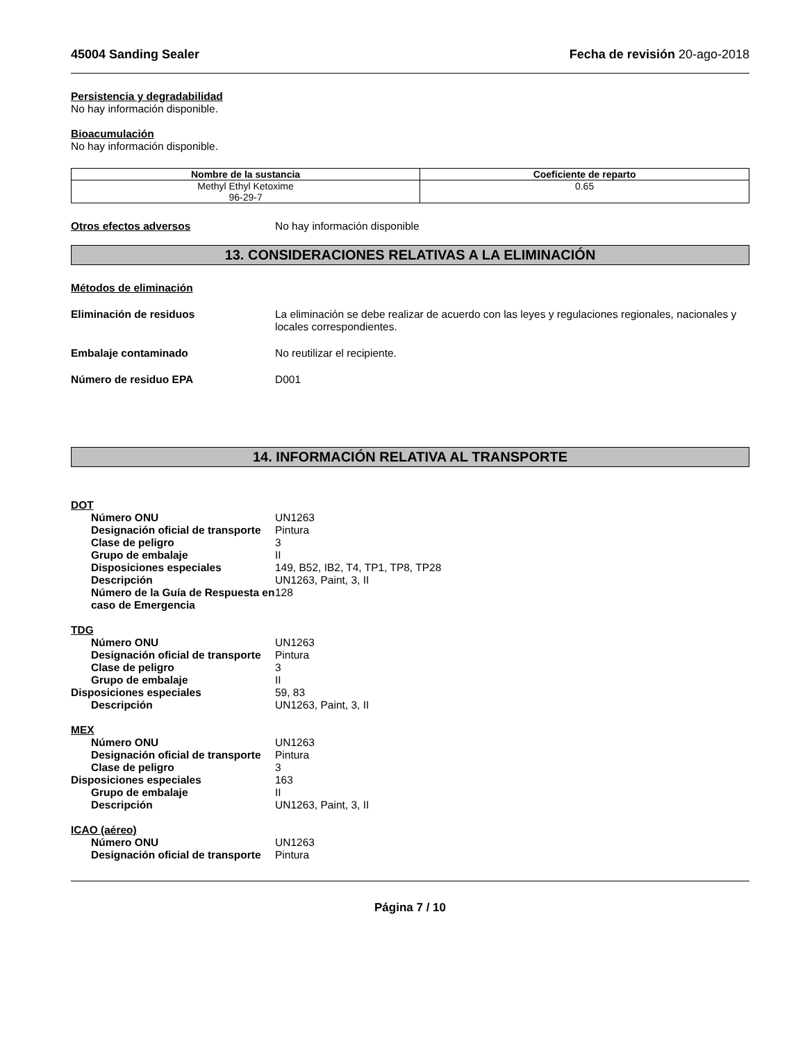45004 Sanding Sealer Fecha de revisión 20-ago-2018
Persistencia y degradabilidad
No hay información disponible.
Bioacumulación
No hay información disponible.
| Nombre de la sustancia | Coeficiente de reparto |
| --- | --- |
| Methyl Ethyl Ketoxime 96-29-7 | 0.65 |
Otros efectos adversos No hay información disponible
13. CONSIDERACIONES RELATIVAS A LA ELIMINACIÓN
Métodos de eliminación
Eliminación de residuos La eliminación se debe realizar de acuerdo con las leyes y regulaciones regionales, nacionales y locales correspondientes.
Embalaje contaminado No reutilizar el recipiente.
Número de residuo EPA D001
14. INFORMACIÓN RELATIVA AL TRANSPORTE
DOT
Número ONU UN1263
Designación oficial de transporte
Pintura
Clase de peligro 3
Grupo de embalaje II
Disposiciones especiales 149, B52, IB2, T4, TP1, TP8, TP28
Descripción UN1263, Paint, 3, II
Número de la Guía de Respuesta en caso de Emergencia
128
TDG
Número ONU UN1263
Designación oficial de transporte
Pintura
Clase de peligro 3
Grupo de embalaje II
Disposiciones especiales 59, 83
Descripción UN1263, Paint, 3, II
MEX
Número ONU UN1263
Designación oficial de transporte
Pintura
Clase de peligro 3
Disposiciones especiales 163
Grupo de embalaje II
Descripción UN1263, Paint, 3, II
ICAO (aéreo)
Número ONU UN1263
Designación oficial de transporte
Pintura
Página 7 / 10